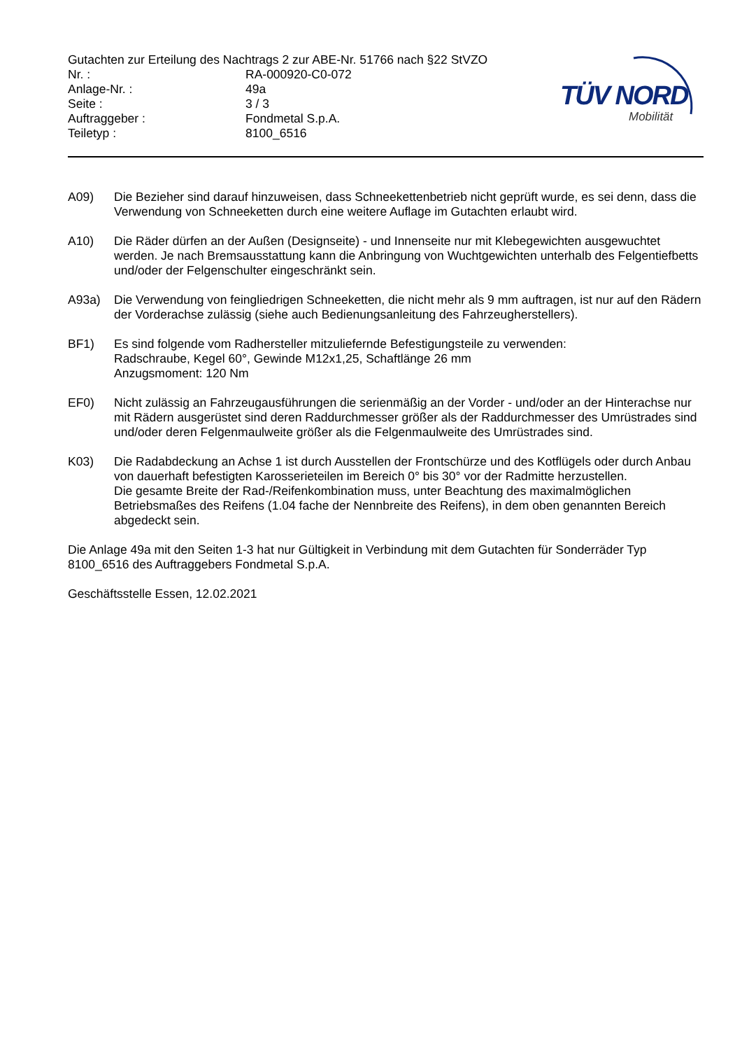Gutachten zur Erteilung des Nachtrags 2 zur ABE-Nr. 51766 nach §22 StVZO
Nr. : RA-000920-C0-072
Anlage-Nr. : 49a
Seite : 3 / 3
Auftraggeber : Fondmetal S.p.A.
Teiletyp : 8100_6516
TÜV NORD
Mobilität
A09) Die Bezieher sind darauf hinzuweisen, dass Schneekettenbetrieb nicht geprüft wurde, es sei denn, dass die Verwendung von Schneeketten durch eine weitere Auflage im Gutachten erlaubt wird.
A10) Die Räder dürfen an der Außen (Designseite) - und Innenseite nur mit Klebegewichten ausgewuchtet werden. Je nach Bremsausstattung kann die Anbringung von Wuchtgewichten unterhalb des Felgentiefbetts und/oder der Felgenschulter eingeschränkt sein.
A93a) Die Verwendung von feingliedrigen Schneeketten, die nicht mehr als 9 mm auftragen, ist nur auf den Rädern der Vorderachse zulässig (siehe auch Bedienungsanleitung des Fahrzeugherstellers).
BF1) Es sind folgende vom Radhersteller mitzuliefernde Befestigungsteile zu verwenden:
Radschraube, Kegel 60°, Gewinde M12x1,25, Schaftlänge 26 mm
Anzugsmoment: 120 Nm
EF0) Nicht zulässig an Fahrzeugausführungen die serienmäßig an der Vorder - und/oder an der Hinterachse nur mit Rädern ausgerüstet sind deren Raddurchmesser größer als der Raddurchmesser des Umrüstrades sind und/oder deren Felgenmaulweite größer als die Felgenmaulweite des Umrüstrades sind.
K03) Die Radabdeckung an Achse 1 ist durch Ausstellen der Frontschürze und des Kotflügels oder durch Anbau von dauerhaft befestigten Karosserieteilen im Bereich 0° bis 30° vor der Radmitte herzustellen.
Die gesamte Breite der Rad-/Reifenkombination muss, unter Beachtung des maximalmöglichen Betriebsmaßes des Reifens (1.04 fache der Nennbreite des Reifens), in dem oben genannten Bereich abgedeckt sein.
Die Anlage 49a mit den Seiten 1-3 hat nur Gültigkeit in Verbindung mit dem Gutachten für Sonderräder Typ 8100_6516 des Auftraggebers Fondmetal S.p.A.
Geschäftsstelle Essen, 12.02.2021